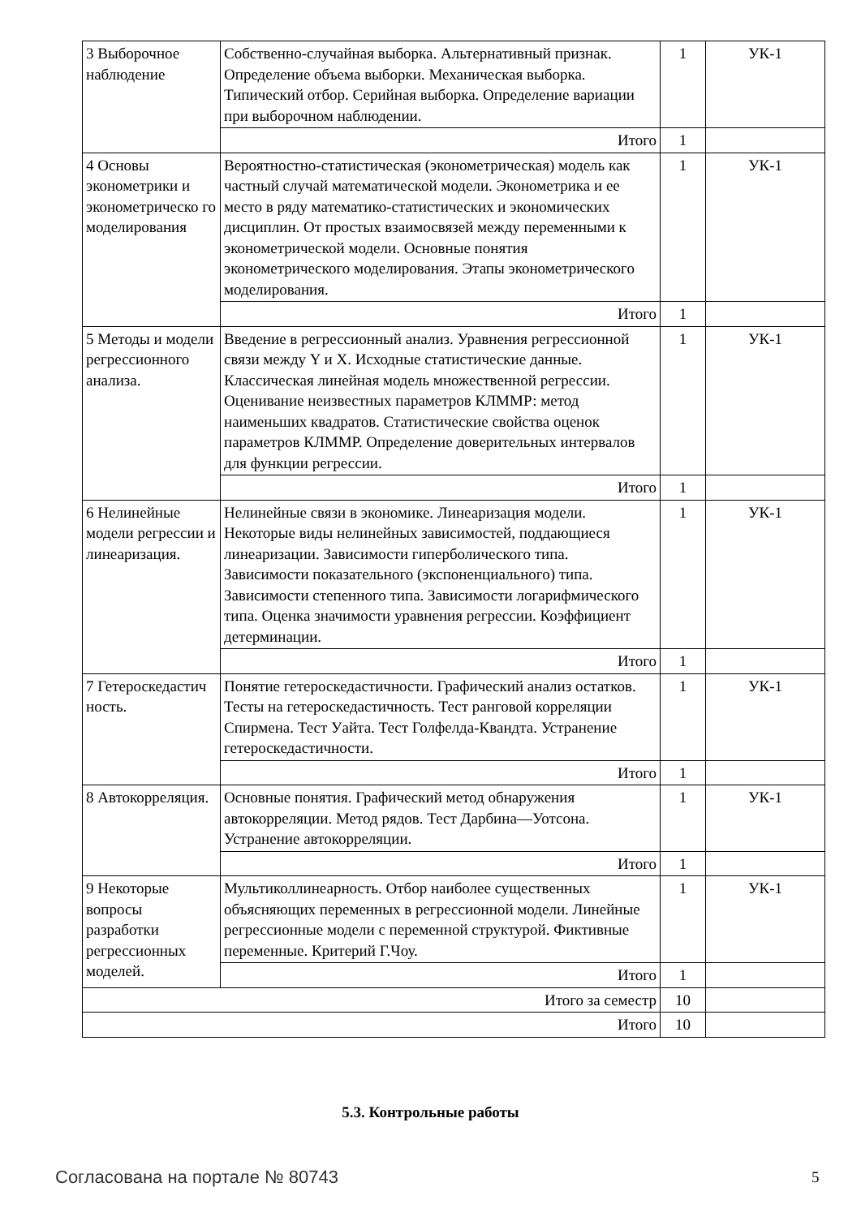| 3 Выборочное наблюдение | Собственно-случайная выборка. Альтернативный признак. Определение объема выборки. Механическая выборка. Типический отбор. Серийная выборка. Определение вариации при выборочном наблюдении. | 1 | УК-1 |
| | Итого | 1 | |
| 4 Основы эконометрики и эконометрическо го моделирования | Вероятностно-статистическая (эконометрическая) модель как частный случай математической модели. Эконометрика и ее место в ряду математико-статистических и экономических дисциплин. От простых взаимосвязей между переменными к эконометрической модели. Основные понятия эконометрического моделирования. Этапы эконометрического моделирования. | 1 | УК-1 |
| | Итого | 1 | |
| 5 Методы и модели регрессионного анализа. | Введение в регрессионный анализ. Уравнения регрессионной связи между Y и X. Исходные статистические данные. Классическая линейная модель множественной регрессии. Оценивание неизвестных параметров КЛММР: метод наименьших квадратов. Статистические свойства оценок параметров КЛММР. Определение доверительных интервалов для функции регрессии. | 1 | УК-1 |
| | Итого | 1 | |
| 6 Нелинейные модели регрессии и линеаризация. | Нелинейные связи в экономике. Линеаризация модели. Некоторые виды нелинейных зависимостей, поддающиеся линеаризации. Зависимости гиперболического типа. Зависимости показательного (экспоненциального) типа. Зависимости степенного типа. Зависимости логарифмического типа. Оценка значимости уравнения регрессии. Коэффициент детерминации. | 1 | УК-1 |
| | Итого | 1 | |
| 7 Гетероскедастич ность. | Понятие гетероскедастичности. Графический анализ остатков. Тесты на гетероскедастичность. Тест ранговой корреляции Спирмена. Тест Уайта. Тест Голфелда-Квандта. Устранение гетероскедастичности. | 1 | УК-1 |
| | Итого | 1 | |
| 8 Автокорреляция. | Основные понятия. Графический метод обнаружения автокорреляции. Метод рядов. Тест Дарбина—Уотсона. Устранение автокорреляции. | 1 | УК-1 |
| | Итого | 1 | |
| 9 Некоторые вопросы разработки регрессионных моделей. | Мультиколлинеарность. Отбор наиболее существенных объясняющих переменных в регрессионной модели. Линейные регрессионные модели с переменной структурой. Фиктивные переменные. Критерий Г.Чоу. | 1 | УК-1 |
| | Итого | 1 | |
| Итого за семестр | | 10 | |
| Итого | | 10 | |
5.3. Контрольные работы
Согласована на портале № 80743 5